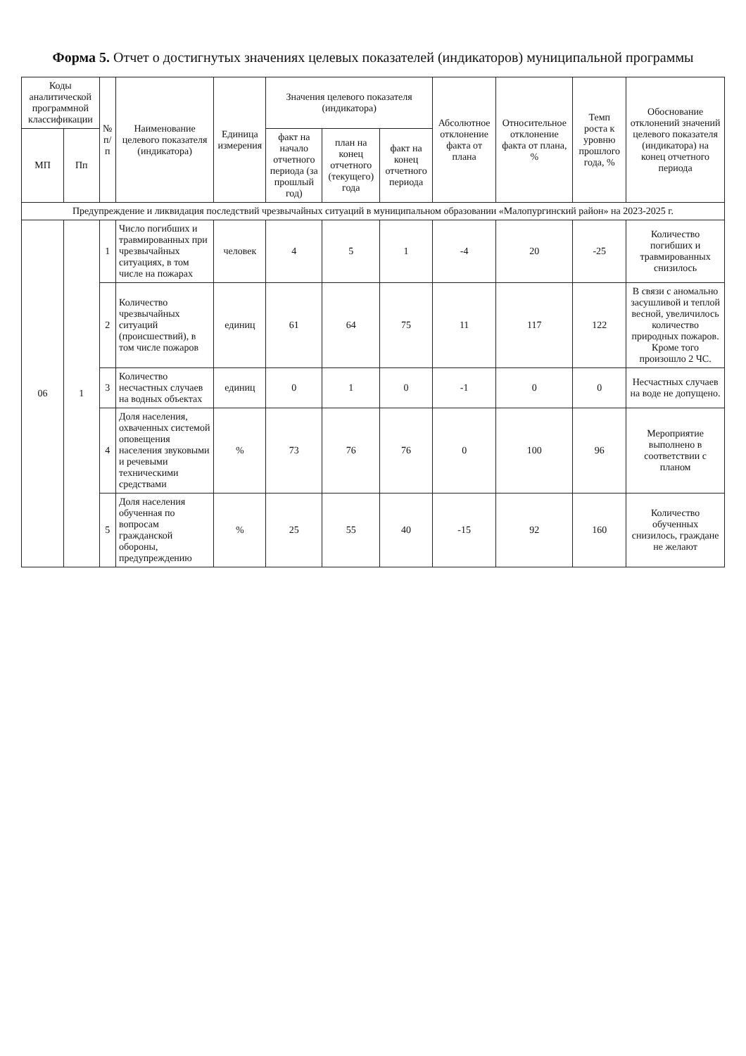Форма 5. Отчет о достигнутых значениях целевых показателей (индикаторов) муниципальной программы
| Коды аналитической программной классификации | | № п/п | Наименование целевого показателя (индикатора) | Единица измерения | Значения целевого показателя (индикатора) | | | Абсолютное отклонение факта от плана | Относительное отклонение факта от плана, % | Темп роста к уровню прошлого года, % | Обоснование отклонений значений целевого показателя (индикатора) на конец отчетного периода |
| --- | --- | --- | --- | --- | --- | --- | --- | --- | --- | --- | --- |
| МП | Пп | | | | факт на начало отчетного периода (за прошлый год) | план на конец отчетного (текущего) года | факт на конец отчетного периода | | | | |
| Предупреждение и ликвидация последствий чрезвычайных ситуаций в муниципальном образовании «Малопургинский район» на 2023-2025 г. | | | | | | | | | | | |
| 06 | 1 | 1 | Число погибших и травмированных при чрезвычайных ситуациях, в том числе на пожарах | человек | 4 | 5 | 1 | -4 | 20 | -25 | Количество погибших и травмированных снизилось |
| | | 2 | Количество чрезвычайных ситуаций (происшествий), в том числе пожаров | единиц | 61 | 64 | 75 | 11 | 117 | 122 | В связи с аномально засушливой и теплой весной, увеличилось количество природных пожаров. Кроме того произошло 2 ЧС. |
| | | 3 | Количество несчастных случаев на водных объектах | единиц | 0 | 1 | 0 | -1 | 0 | 0 | Несчастных случаев на воде не допущено. |
| | | 4 | Доля населения, охваченных системой оповещения населения звуковыми и речевыми техническими средствами | % | 73 | 76 | 76 | 0 | 100 | 96 | Мероприятие выполнено в соответствии с планом |
| | | 5 | Доля населения обученная по вопросам гражданской обороны, предупреждению | % | 25 | 55 | 40 | -15 | 92 | 160 | Количество обученных снизилось, граждане не желают |